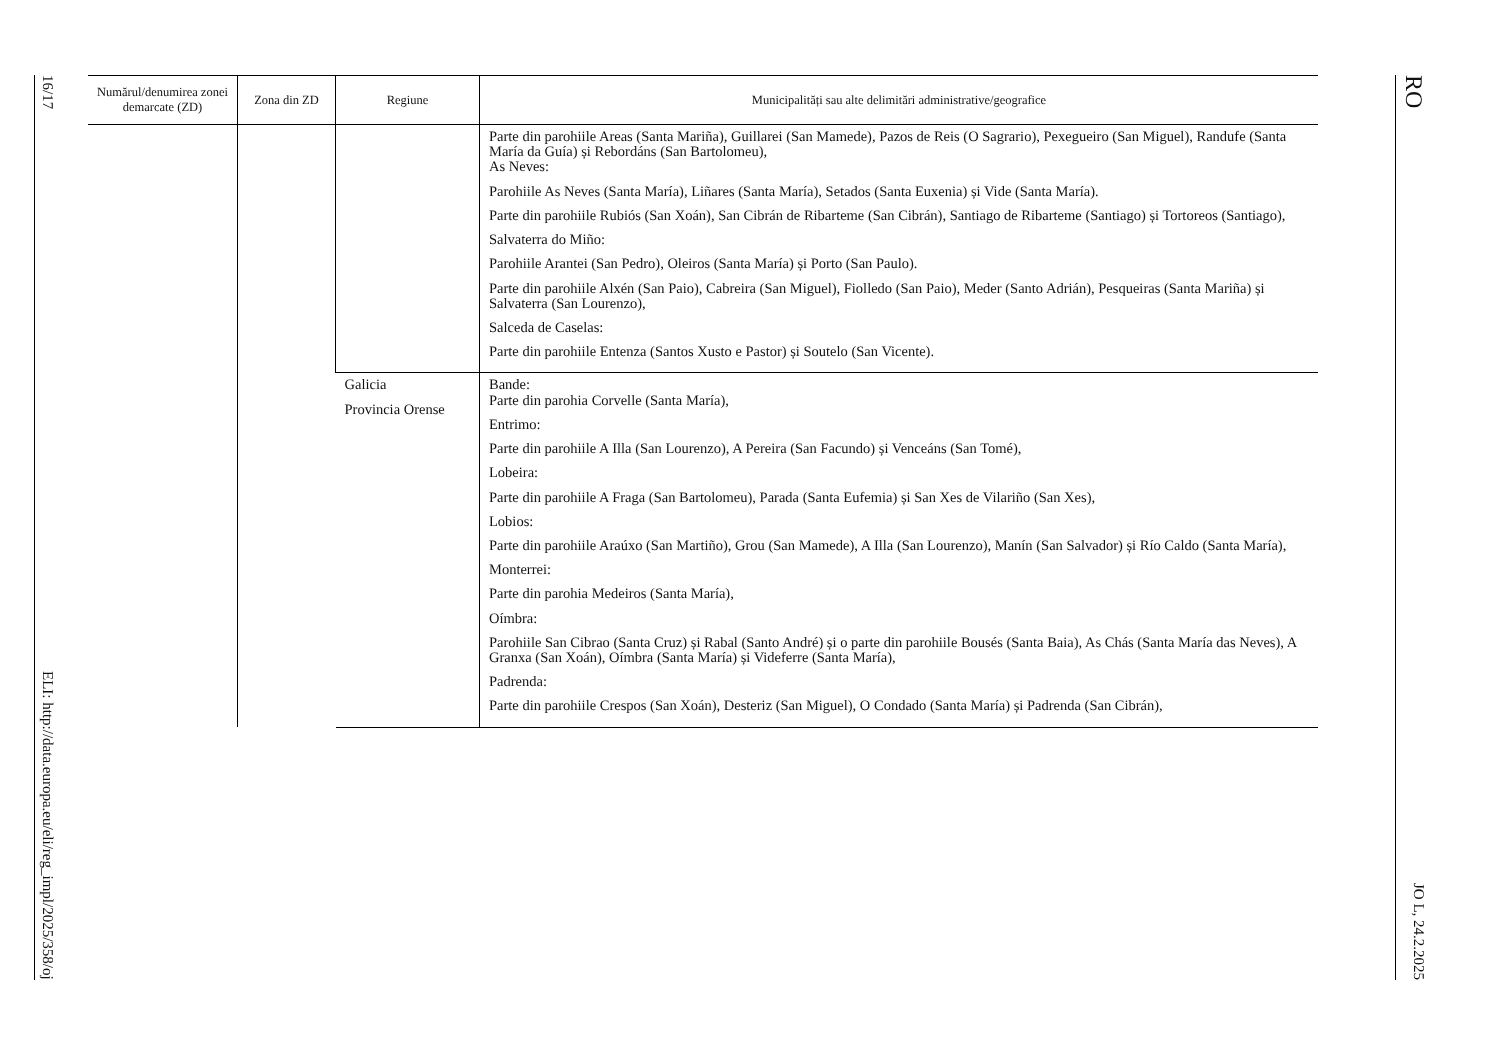16/17 ELI: http://data.europa.eu/eli/reg_impl/2025/358/oj
| Numărul/denumirea zonei demarcate (ZD) | Zona din ZD | Regiune | Municipalități sau alte delimitări administrative/geografice |
| --- | --- | --- | --- |
| | | | Parte din parohiile Areas (Santa Mariña), Guillarei (San Mamede), Pazos de Reis (O Sagrario), Pexegueiro (San Miguel), Randufe (Santa María da Guía) și Rebordáns (San Bartolomeu), As Neves: Parohiile As Neves (Santa María), Liñares (Santa María), Setados (Santa Euxenia) și Vide (Santa María). Parte din parohiile Rubiós (San Xoán), San Cibrán de Ribarteme (San Cibrán), Santiago de Ribarteme (Santiago) și Tortoreos (Santiago), Salvaterra do Miño: Parohiile Arantei (San Pedro), Oleiros (Santa María) și Porto (San Paulo). Parte din parohiile Alxén (San Paio), Cabreira (San Miguel), Fiolledo (San Paio), Meder (Santo Adrián), Pesqueiras (Santa Mariña) și Salvaterra (San Lourenzo), Salceda de Caselas: Parte din parohiile Entenza (Santos Xusto e Pastor) și Soutelo (San Vicente). |
| | | Galicia Provincia Orense | Bande: Parte din parohia Corvelle (Santa María), Entrimo: Parte din parohiile A Illa (San Lourenzo), A Pereira (San Facundo) și Venceáns (San Tomé), Lobeira: Parte din parohiile A Fraga (San Bartolomeu), Parada (Santa Eufemia) și San Xes de Vilariño (San Xes), Lobios: Parte din parohiile Araúxo (San Martiño), Grou (San Mamede), A Illa (San Lourenzo), Manín (San Salvador) și Río Caldo (Santa María), Monterrei: Parte din parohia Medeiros (Santa María), Oímbra: Parohiile San Cibrao (Santa Cruz) și Rabal (Santo André) și o parte din parohiile Bousés (Santa Baia), As Chás (Santa María das Neves), A Granxa (San Xoán), Oímbra (Santa María) și Videferre (Santa María), Padrenda: Parte din parohiile Crespos (San Xoán), Desteriz (San Miguel), O Condado (Santa María) și Padrenda (San Cibrán), |
RO JO L, 24.2.2025